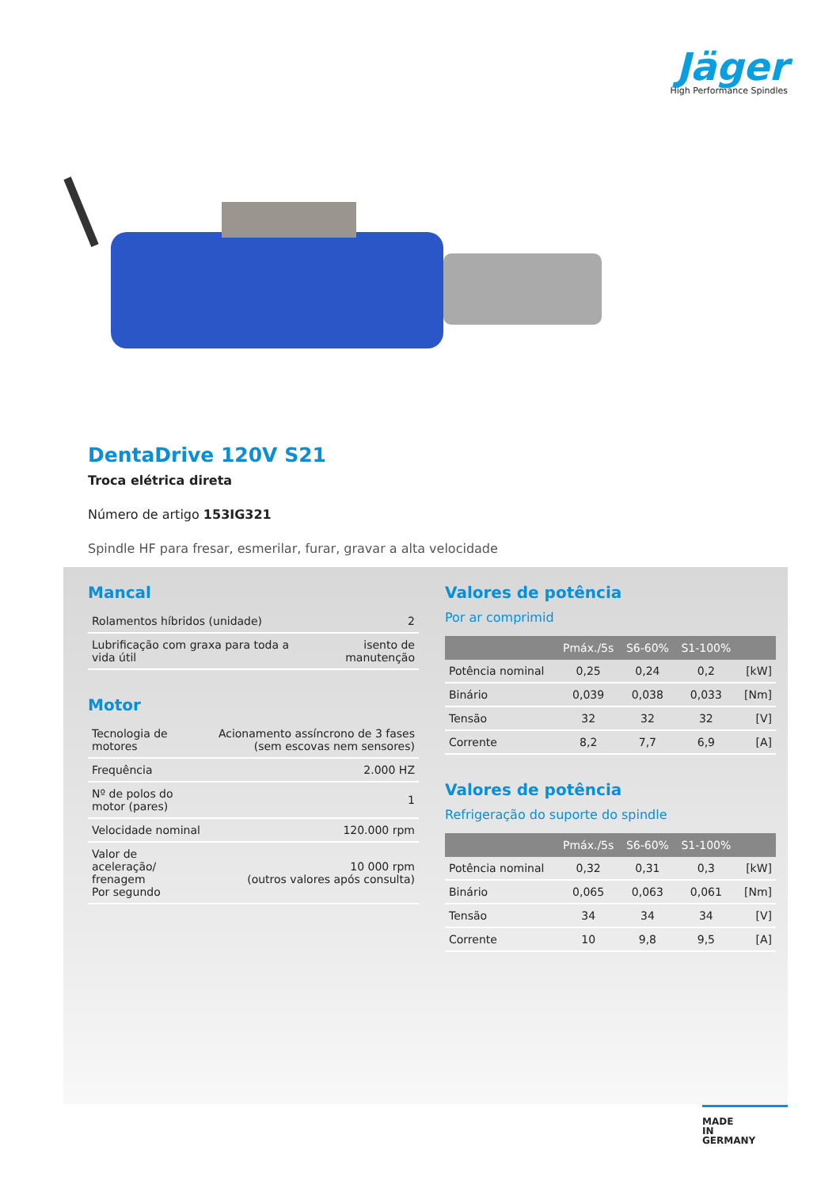Jäger
High Performance Spindles
DentaDrive 120V S21
Troca elétrica direta
Número de artigo 153IG321
Spindle HF para fresar, esmerilar, furar, gravar a alta velocidade
Mancal
| Rolamentos híbridos (unidade) | 2 |
| Lubrificação com graxa para toda a vida útil | isento de manutenção |
Motor
| Tecnologia de motores | Acionamento assíncrono de 3 fases (sem escovas nem sensores) |
| Frequência | 2.000 HZ |
| Nº de polos do motor (pares) | 1 |
| Velocidade nominal | 120.000 rpm |
| Valor de aceleração/ frenagem Por segundo | 10 000 rpm (outros valores após consulta) |
Valores de potência
Por ar comprimid
| | Pmáx./5s | S6-60% | S1-100% | |
| --- | --- | --- | --- | --- |
| Potência nominal | 0,25 | 0,24 | 0,2 | [kW] |
| Binário | 0,039 | 0,038 | 0,033 | [Nm] |
| Tensão | 32 | 32 | 32 | [V] |
| Corrente | 8,2 | 7,7 | 6,9 | [A] |
Valores de potência
Refrigeração do suporte do spindle
| | Pmáx./5s | S6-60% | S1-100% | |
| --- | --- | --- | --- | --- |
| Potência nominal | 0,32 | 0,31 | 0,3 | [kW] |
| Binário | 0,065 | 0,063 | 0,061 | [Nm] |
| Tensão | 34 | 34 | 34 | [V] |
| Corrente | 10 | 9,8 | 9,5 | [A] |
MADE
IN
GERMANY